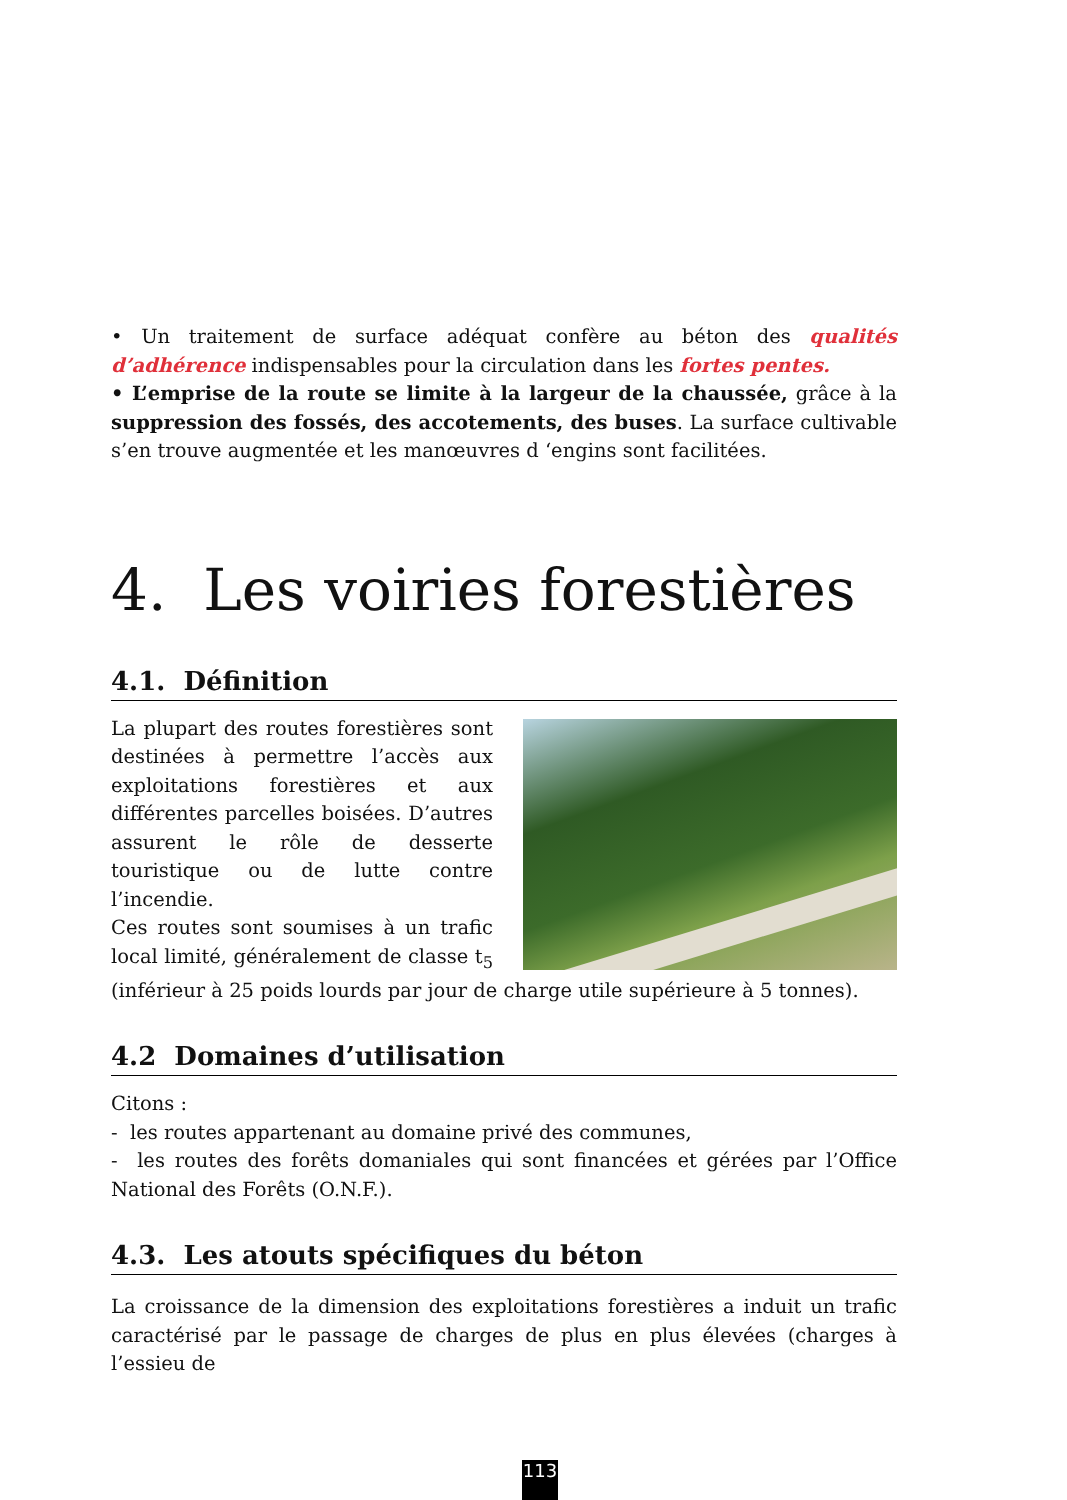• Un traitement de surface adéquat confère au béton des qualités d’adhérence indispensables pour la circulation dans les fortes pentes.
• L’emprise de la route se limite à la largeur de la chaussée, grâce à la suppression des fossés, des accotements, des buses. La surface cultivable s’en trouve augmentée et les manœuvres d ‘engins sont facilitées.
4. Les voiries forestières
4.1. Définition
La plupart des routes forestières sont destinées à permettre l’accès aux exploitations forestières et aux différentes parcelles boisées. D’autres assurent le rôle de desserte touristique ou de lutte contre l’incendie.
Ces routes sont soumises à un trafic local limité, généralement de classe t<sub>5</sub> (inférieur à 25 poids lourds par jour de charge utile supérieure à 5 tonnes).
4.2 Domaines d’utilisation
Citons :
- les routes appartenant au domaine privé des communes,
- les routes des forêts domaniales qui sont financées et gérées par l’Office National des Forêts (O.N.F.).
4.3. Les atouts spécifiques du béton
La croissance de la dimension des exploitations forestières a induit un trafic caractérisé par le passage de charges de plus en plus élevées (charges à l’essieu de
113